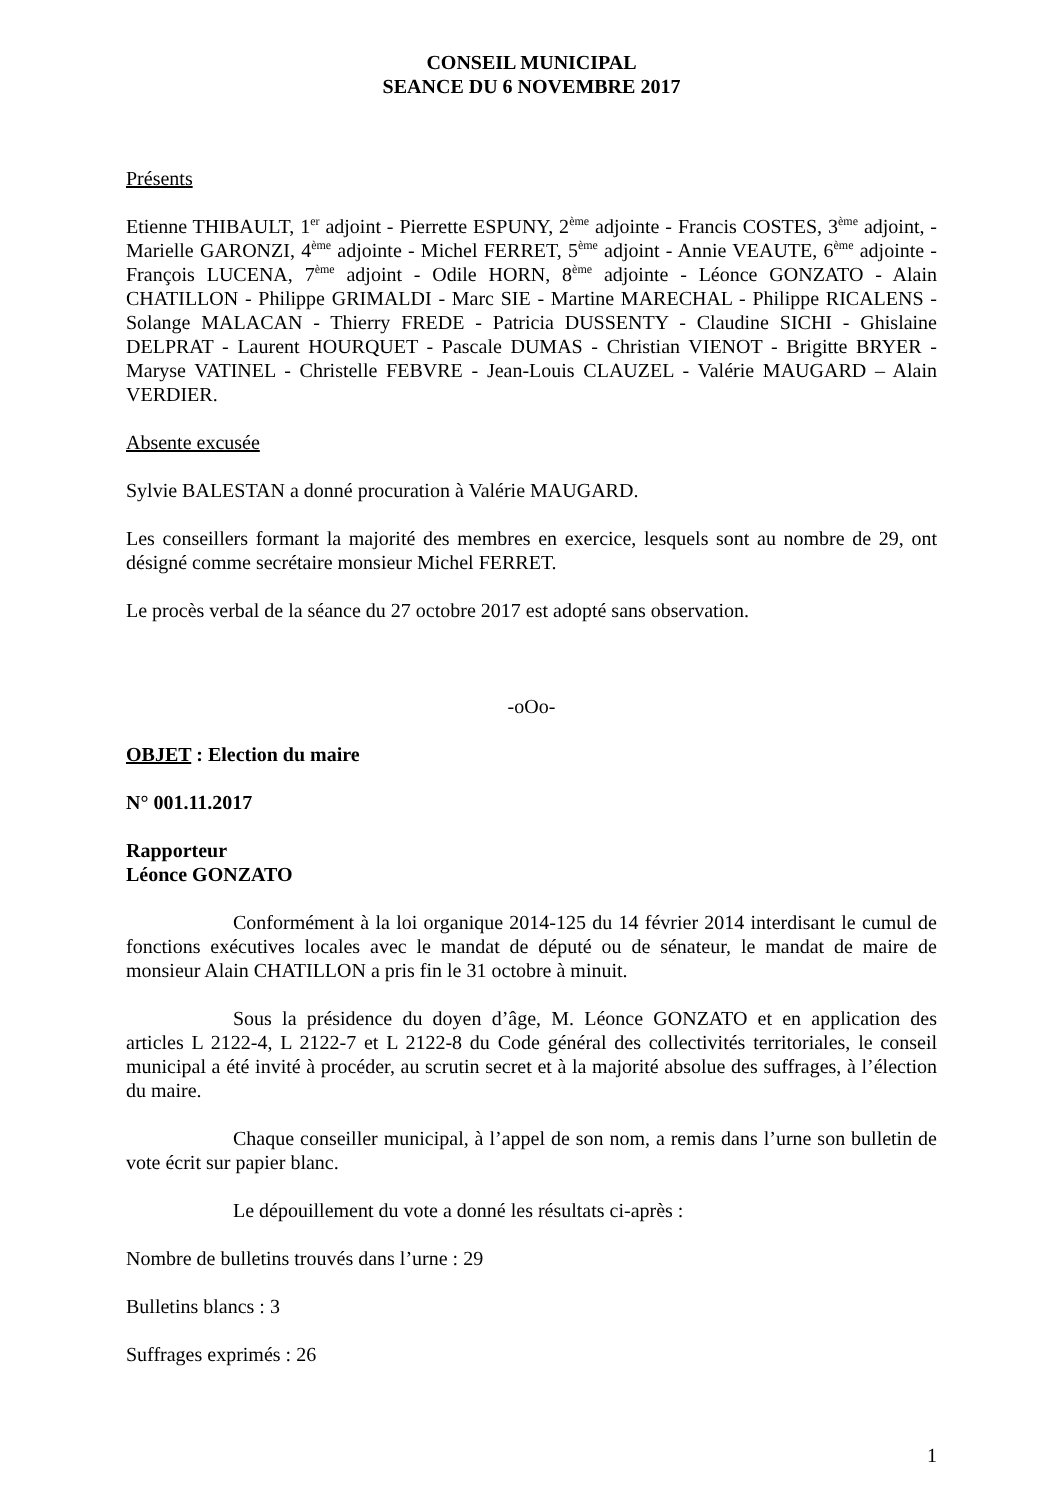CONSEIL MUNICIPAL
SEANCE DU 6 NOVEMBRE 2017
Présents
Etienne THIBAULT, 1<sup>er</sup> adjoint - Pierrette ESPUNY, 2<sup>ème</sup> adjointe - Francis COSTES, 3<sup>ème</sup> adjoint, - Marielle GARONZI, 4<sup>ème</sup> adjointe - Michel FERRET, 5<sup>ème</sup> adjoint - Annie VEAUTE, 6<sup>ème</sup> adjointe - François LUCENA, 7<sup>ème</sup> adjoint - Odile HORN, 8<sup>ème</sup> adjointe - Léonce GONZATO - Alain CHATILLON - Philippe GRIMALDI - Marc SIE - Martine MARECHAL - Philippe RICALENS - Solange MALACAN - Thierry FREDE - Patricia DUSSENTY - Claudine SICHI - Ghislaine DELPRAT - Laurent HOURQUET - Pascale DUMAS - Christian VIENOT - Brigitte BRYER - Maryse VATINEL - Christelle FEBVRE - Jean-Louis CLAUZEL - Valérie MAUGARD – Alain VERDIER.
Absente excusée
Sylvie BALESTAN a donné procuration à Valérie MAUGARD.
Les conseillers formant la majorité des membres en exercice, lesquels sont au nombre de 29, ont désigné comme secrétaire monsieur Michel FERRET.
Le procès verbal de la séance du 27 octobre 2017 est adopté sans observation.
-oOo-
OBJET : Election du maire
N° 001.11.2017
Rapporteur
Léonce GONZATO
Conformément à la loi organique 2014-125 du 14 février 2014 interdisant le cumul de fonctions exécutives locales avec le mandat de député ou de sénateur, le mandat de maire de monsieur Alain CHATILLON a pris fin le 31 octobre à minuit.
Sous la présidence du doyen d’âge, M. Léonce GONZATO et en application des articles L 2122-4, L 2122-7 et L 2122-8 du Code général des collectivités territoriales, le conseil municipal a été invité à procéder, au scrutin secret et à la majorité absolue des suffrages, à l’élection du maire.
Chaque conseiller municipal, à l’appel de son nom, a remis dans l’urne son bulletin de vote écrit sur papier blanc.
Le dépouillement du vote a donné les résultats ci-après :
Nombre de bulletins trouvés dans l’urne : 29
Bulletins blancs : 3
Suffrages exprimés : 26
1